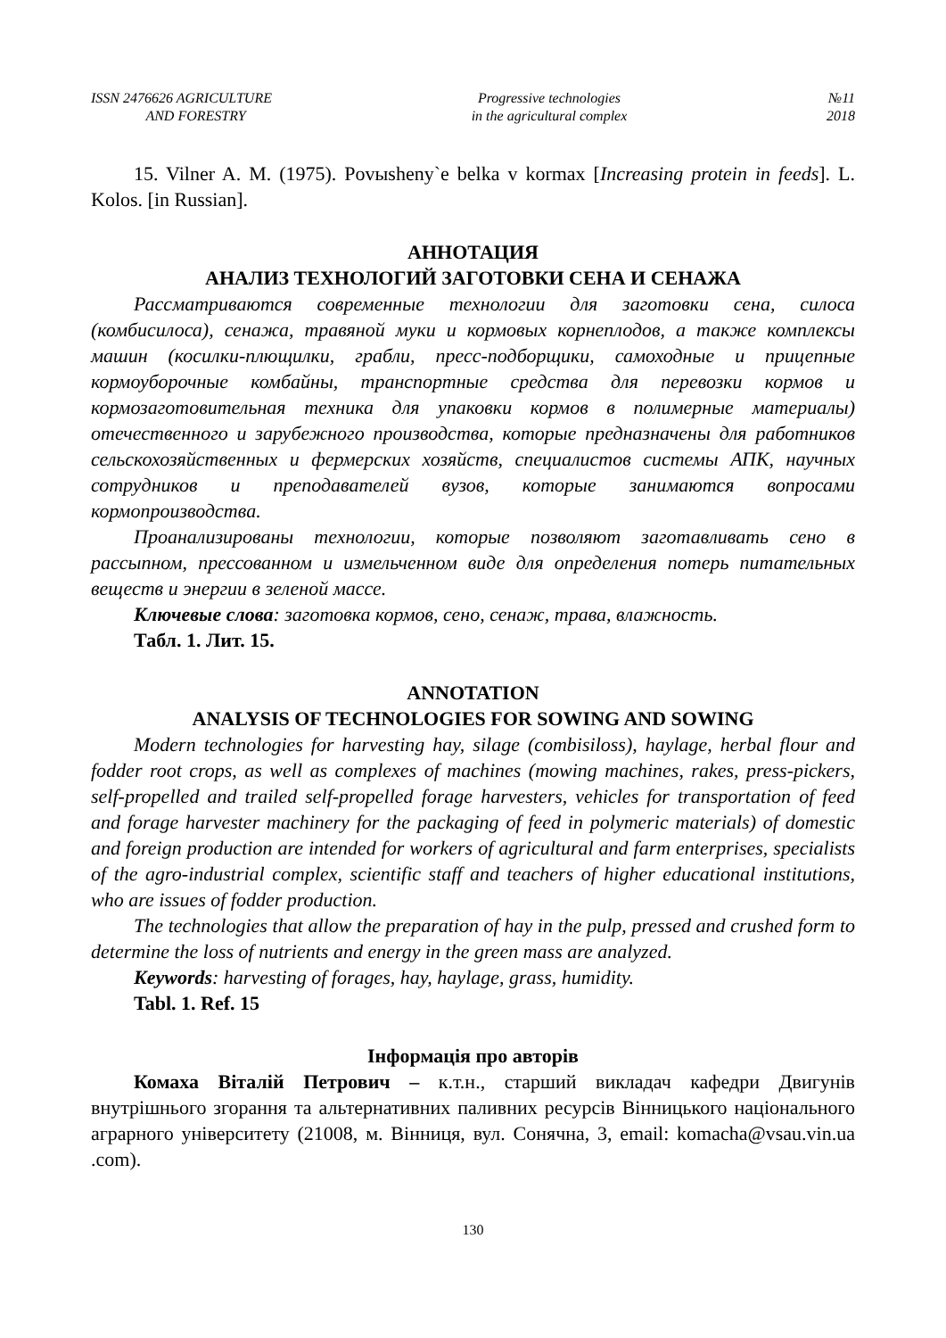ISSN 2476626 AGRICULTURE
AND FORESTRY
Progressive technologies
in the agricultural complex
№11
2018
15. Vilner A. M. (1975). Povыsheny`e belka v kormax [Increasing protein in feeds]. L. Kolos. [in Russian].
АННОТАЦИЯ
АНАЛИЗ ТЕХНОЛОГИЙ ЗАГОТОВКИ СЕНА И СЕНАЖА
Рассматриваются современные технологии для заготовки сена, силоса (комбисилоса), сенажа, травяной муки и кормовых корнеплодов, а также комплексы машин (косилки-плющилки, грабли, пресс-подборщики, самоходные и прицепные кормоуборочные комбайны, транспортные средства для перевозки кормов и кормозаготовительная техника для упаковки кормов в полимерные материалы) отечественного и зарубежного производства, которые предназначены для работников сельскохозяйственных и фермерских хозяйств, специалистов системы АПК, научных сотрудников и преподавателей вузов, которые занимаются вопросами кормопроизводства.
Проанализированы технологии, которые позволяют заготавливать сено в рассыпном, прессованном и измельченном виде для определения потерь питательных веществ и энергии в зеленой массе.
Ключевые слова: заготовка кормов, сено, сенаж, трава, влажность.
Табл. 1. Лит. 15.
ANNOTATION
ANALYSIS OF TECHNOLOGIES FOR SOWING AND SOWING
Modern technologies for harvesting hay, silage (combisiloss), haylage, herbal flour and fodder root crops, as well as complexes of machines (mowing machines, rakes, press-pickers, self-propelled and trailed self-propelled forage harvesters, vehicles for transportation of feed and forage harvester machinery for the packaging of feed in polymeric materials) of domestic and foreign production are intended for workers of agricultural and farm enterprises, specialists of the agro-industrial complex, scientific staff and teachers of higher educational institutions, who are issues of fodder production.
The technologies that allow the preparation of hay in the pulp, pressed and crushed form to determine the loss of nutrients and energy in the green mass are analyzed.
Keywords: harvesting of forages, hay, haylage, grass, humidity.
Tabl. 1. Ref. 15
Інформація про авторів
Комаха Віталій Петрович – к.т.н., старший викладач кафедри Двигунів внутрішнього згорання та альтернативних паливних ресурсів Вінницького національного аграрного університету (21008, м. Вінниця, вул. Сонячна, 3, email: komacha@vsau.vin.ua .com).
130